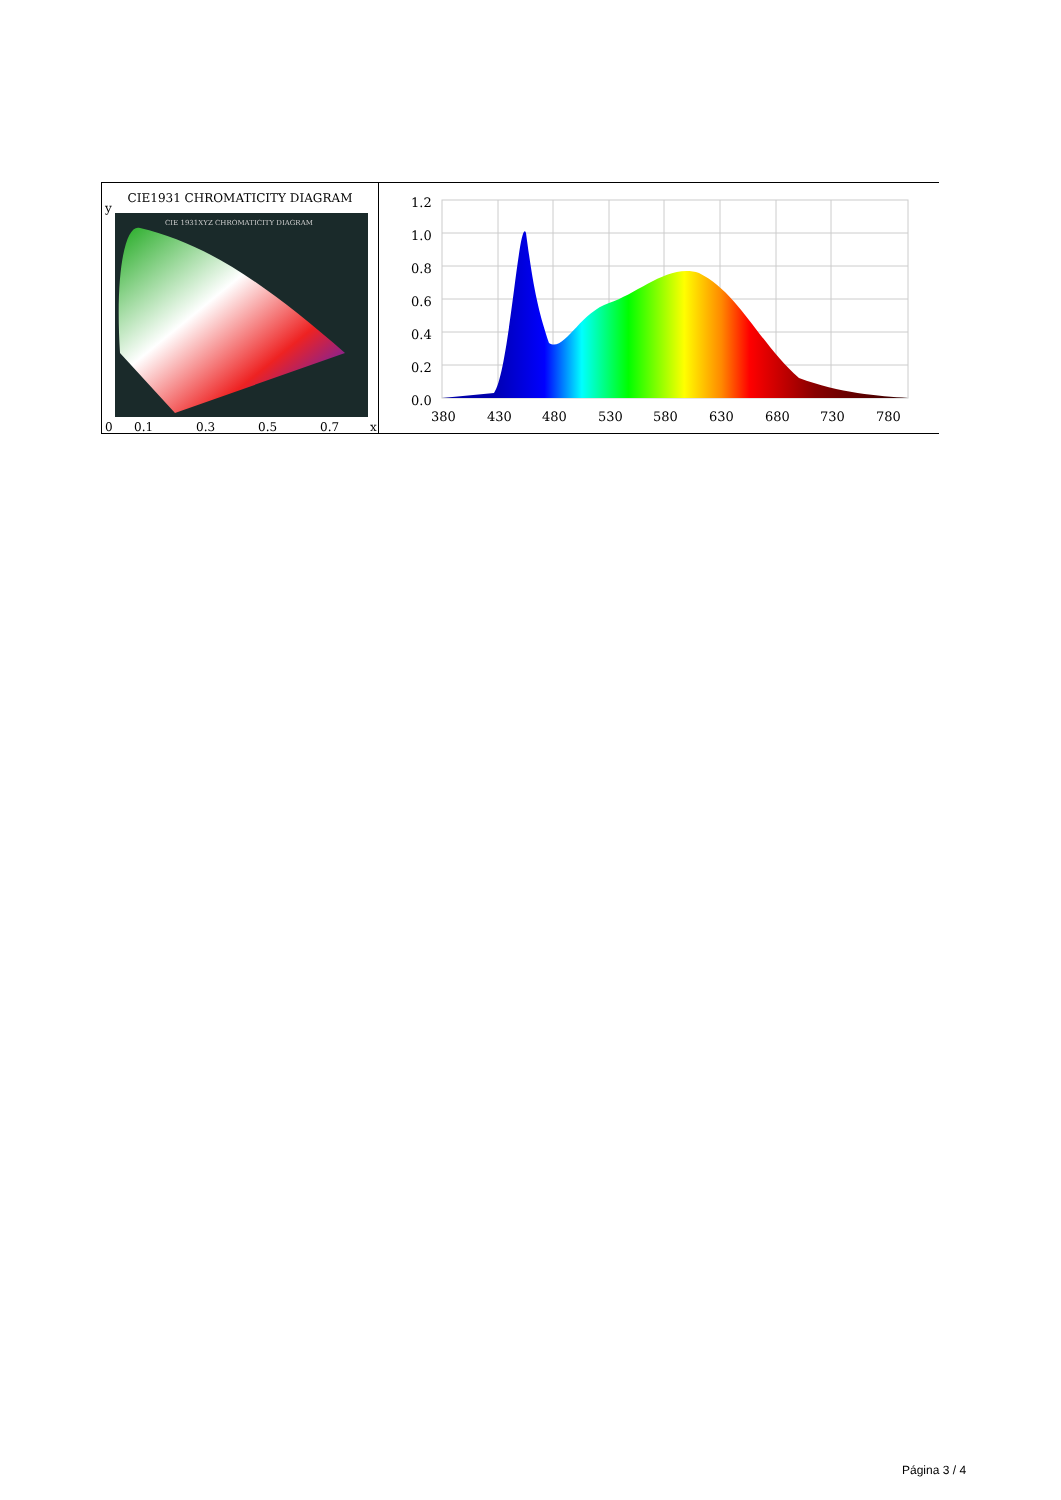CIE1931 CHROMATICITY DIAGRAM
CIE 1931XYZ CHROMATICITY DIAGRAM
y
0 0.1 0.3 0.5 0.7 x
1.2
1.0
0.8
0.6
0.4
0.2
0.0
380
430
480
530
580
630
680
730
780
Página 3 / 4